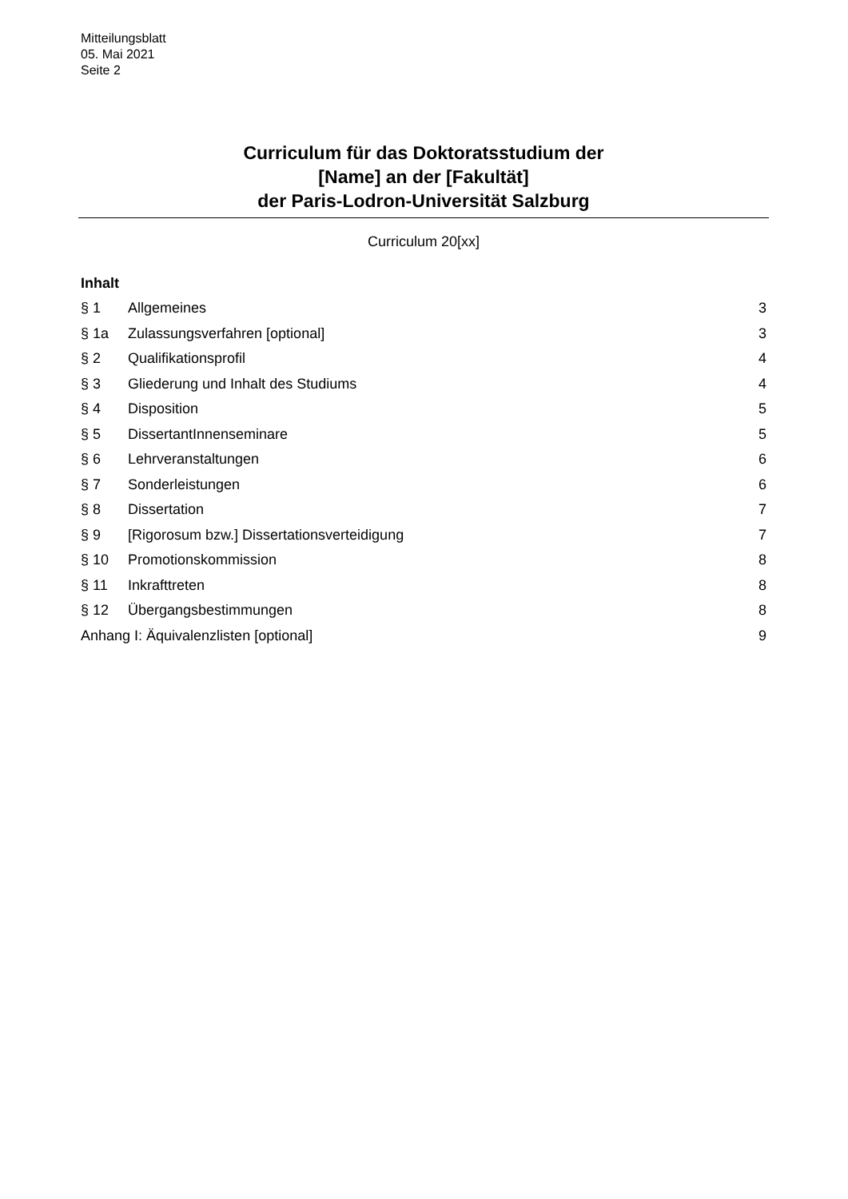Mitteilungsblatt
05. Mai 2021
Seite 2
Curriculum für das Doktoratsstudium der
[Name] an der [Fakultät]
der Paris-Lodron-Universität Salzburg
Curriculum 20[xx]
Inhalt
§ 1 Allgemeines 3
§ 1a Zulassungsverfahren [optional] 3
§ 2 Qualifikationsprofil 4
§ 3 Gliederung und Inhalt des Studiums 4
§ 4 Disposition 5
§ 5 DissertantInnenseminare 5
§ 6 Lehrveranstaltungen 6
§ 7 Sonderleistungen 6
§ 8 Dissertation 7
§ 9 [Rigorosum bzw.] Dissertationsverteidigung 7
§ 10 Promotionskommission 8
§ 11 Inkrafttreten 8
§ 12 Übergangsbestimmungen 8
Anhang I: Äquivalenzlisten [optional] 9